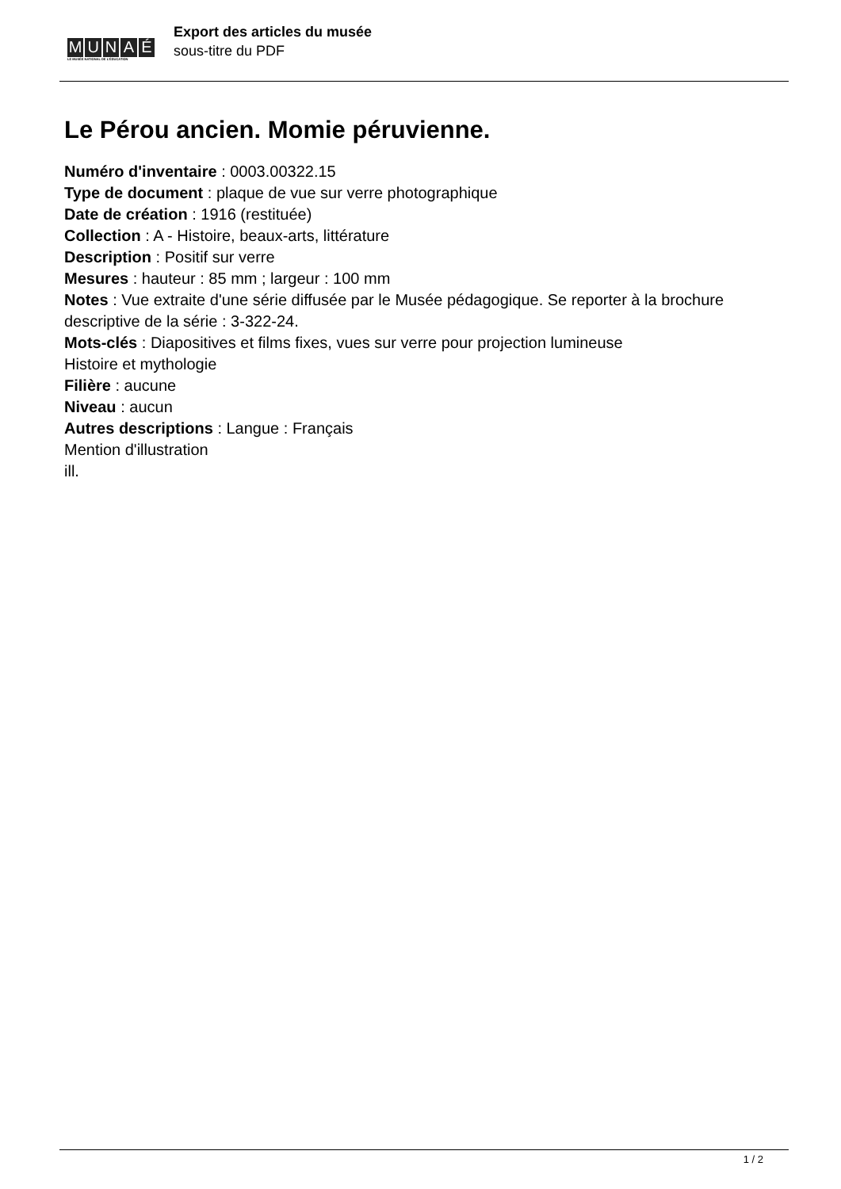MUNAÉ
LE MUSÉE NATIONAL DE L'ÉDUCATION
Export des articles du musée
sous-titre du PDF
Le Pérou ancien. Momie péruvienne.
Numéro d'inventaire : 0003.00322.15
Type de document : plaque de vue sur verre photographique
Date de création : 1916 (restituée)
Collection : A - Histoire, beaux-arts, littérature
Description : Positif sur verre
Mesures : hauteur : 85 mm ; largeur : 100 mm
Notes : Vue extraite d'une série diffusée par le Musée pédagogique. Se reporter à la brochure descriptive de la série : 3-322-24.
Mots-clés : Diapositives et films fixes, vues sur verre pour projection lumineuse
Histoire et mythologie
Filière : aucune
Niveau : aucun
Autres descriptions : Langue : Français
Mention d'illustration
ill.
1 / 2